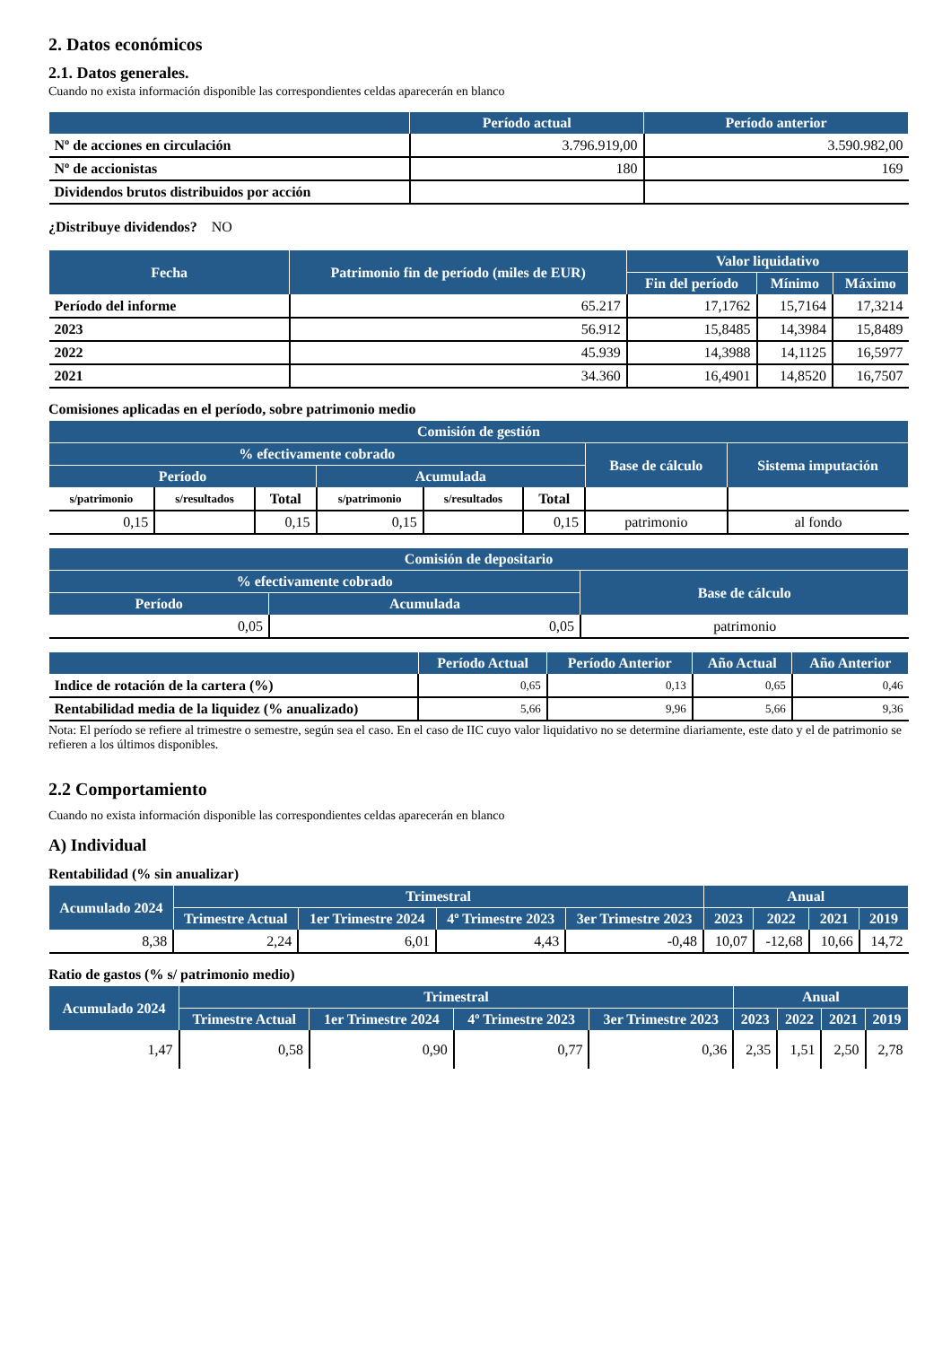2. Datos económicos
2.1. Datos generales.
Cuando no exista información disponible las correspondientes celdas aparecerán en blanco
| | Período actual | Período anterior |
| --- | --- | --- |
| Nº de acciones en circulación | 3.796.919,00 | 3.590.982,00 |
| Nº de accionistas | 180 | 169 |
| Dividendos brutos distribuidos por acción | | |
¿Distribuye dividendos? NO
| Fecha | Patrimonio fin de período (miles de EUR) | Valor liquidativo | | |
| --- | --- | --- | --- | --- |
| | | Fin del período | Mínimo | Máximo |
| Período del informe | 65.217 | 17,1762 | 15,7164 | 17,3214 |
| 2023 | 56.912 | 15,8485 | 14,3984 | 15,8489 |
| 2022 | 45.939 | 14,3988 | 14,1125 | 16,5977 |
| 2021 | 34.360 | 16,4901 | 14,8520 | 16,7507 |
Comisiones aplicadas en el período, sobre patrimonio medio
| Comisión de gestión | | | | | | | |
| --- | --- | --- | --- | --- | --- | --- | --- |
| % efectivamente cobrado | | | | | | Base de cálculo | Sistema imputación |
| Período | | | Acumulada | | | | |
| s/patrimonio | s/resultados | Total | s/patrimonio | s/resultados | Total | | |
| 0,15 | | 0,15 | 0,15 | | 0,15 | patrimonio | al fondo |
| Comisión de depositario | | |
| --- | --- | --- |
| % efectivamente cobrado | | Base de cálculo |
| Período | Acumulada | |
| 0,05 | 0,05 | patrimonio |
| | Período Actual | Período Anterior | Año Actual | Año Anterior |
| --- | --- | --- | --- | --- |
| Indice de rotación de la cartera (%) | 0,65 | 0,13 | 0,65 | 0,46 |
| Rentabilidad media de la liquidez (% anualizado) | 5,66 | 9,96 | 5,66 | 9,36 |
Nota: El período se refiere al trimestre o semestre, según sea el caso. En el caso de IIC cuyo valor liquidativo no se determine diariamente, este dato y el de patrimonio se refieren a los últimos disponibles.
2.2 Comportamiento
Cuando no exista información disponible las correspondientes celdas aparecerán en blanco
A) Individual
Rentabilidad (% sin anualizar)
| Acumulado 2024 | Trimestral | | | | Anual | | | |
| --- | --- | --- | --- | --- | --- | --- | --- | --- |
| | Trimestre Actual | 1er Trimestre 2024 | 4º Trimestre 2023 | 3er Trimestre 2023 | 2023 | 2022 | 2021 | 2019 |
| 8,38 | 2,24 | 6,01 | 4,43 | -0,48 | 10,07 | -12,68 | 10,66 | 14,72 |
Ratio de gastos (% s/ patrimonio medio)
| Acumulado 2024 | Trimestral | | | | Anual | | | |
| --- | --- | --- | --- | --- | --- | --- | --- | --- |
| | Trimestre Actual | 1er Trimestre 2024 | 4º Trimestre 2023 | 3er Trimestre 2023 | 2023 | 2022 | 2021 | 2019 |
| 1,47 | 0,58 | 0,90 | 0,77 | 0,36 | 2,35 | 1,51 | 2,50 | 2,78 |